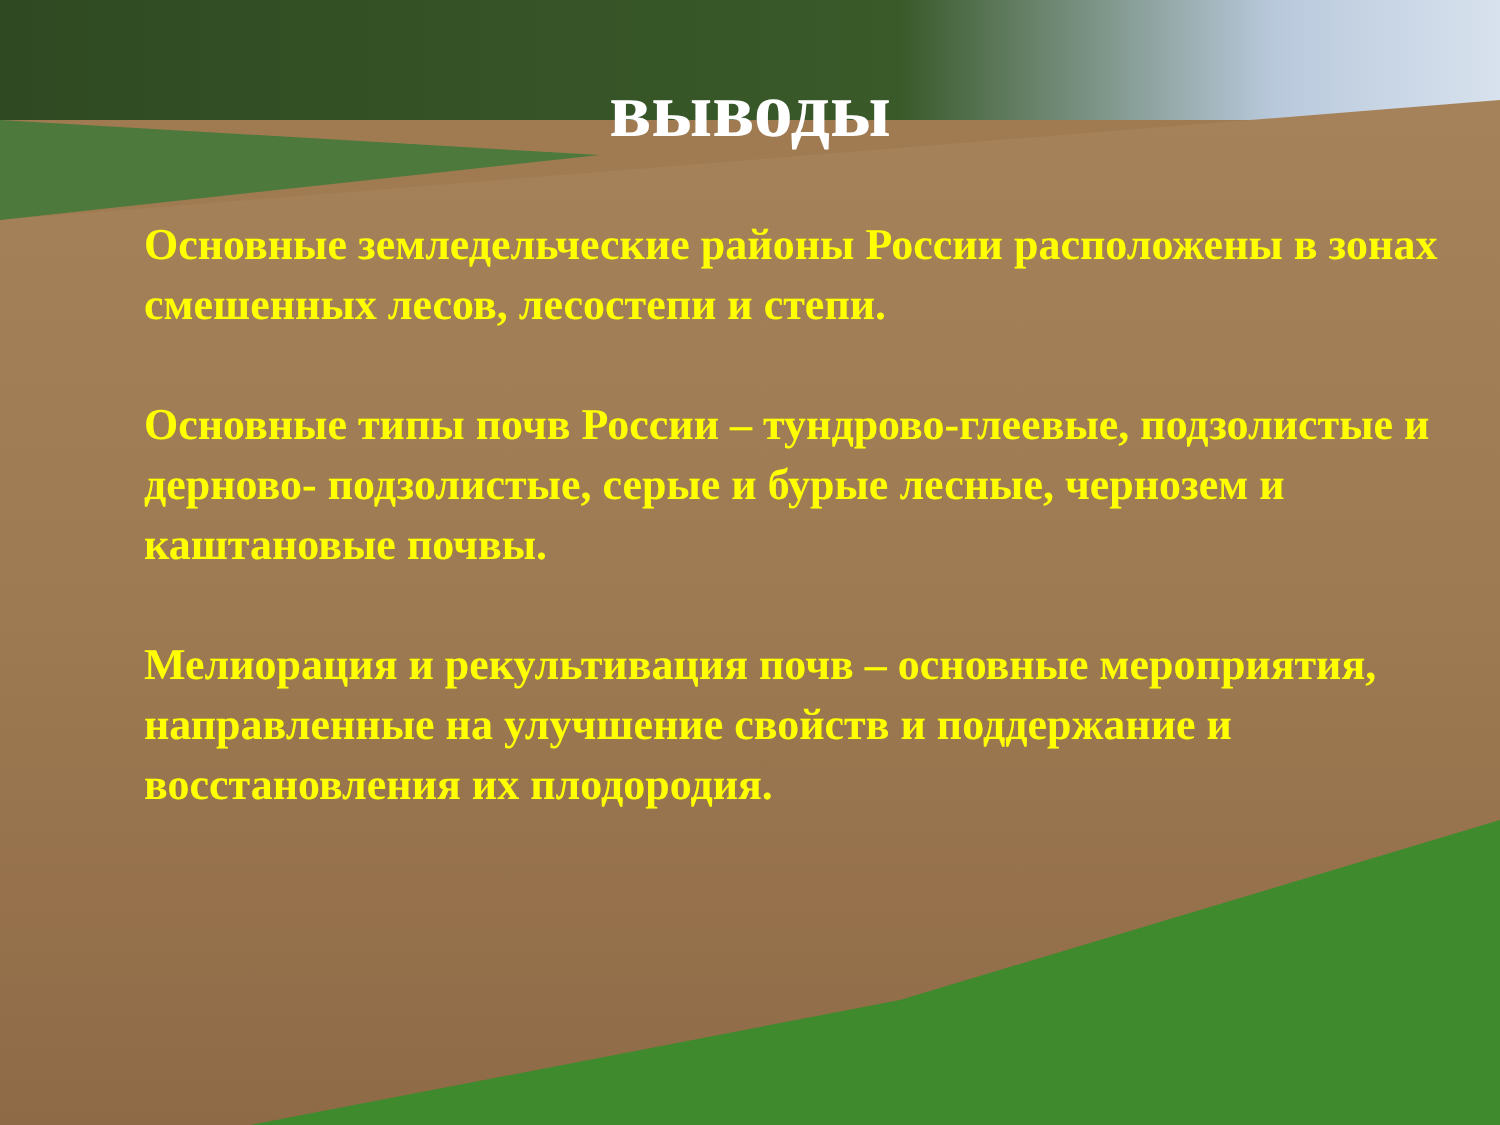выводы
Основные земледельческие районы России расположены в зонах смешенных лесов, лесостепи и степи.
Основные типы почв России – тундрово-глеевые, подзолистые и дерново- подзолистые, серые и бурые лесные, чернозем и каштановые почвы.
Мелиорация и рекультивация почв – основные мероприятия, направленные на улучшение свойств и поддержание и восстановления их плодородия.